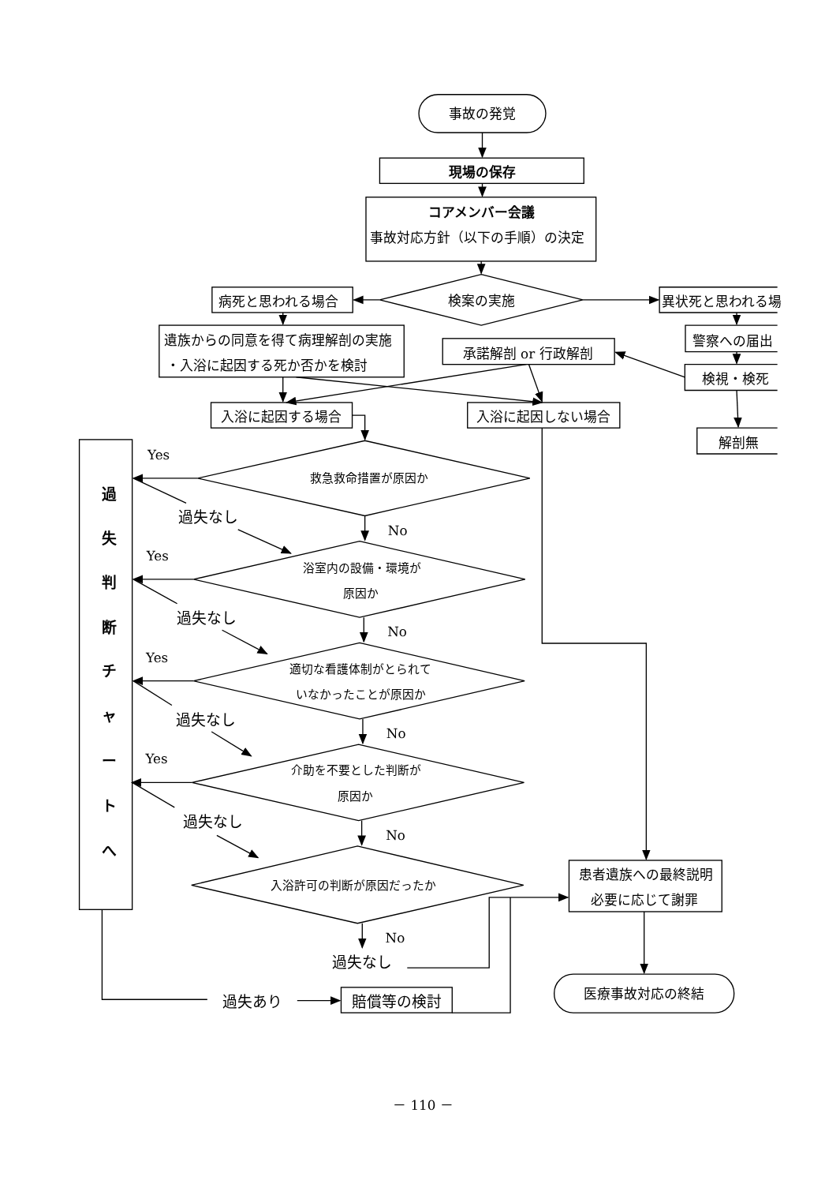事故の発覚
現場の保存
コアメンバー会議
事故対応方針（以下の手順）の決定
病死と思われる場合
検案の実施
異状死と思われる場
遺族からの同意を得て病理解剖の実施
・入浴に起因する死か否かを検討
警察への届出
承諾解剖 or 行政解剖
検視・検死
入浴に起因する場合
入浴に起因しない場合
解剖無
Yes
過
救急救命措置が原因か
過失なし
失
No
Yes
浴室内の設備・環境が
原因か
判
断
過失なし
No
Yes
適切な看護体制がとられて
いなかったことが原因か
チ
ャ
過失なし
No
Yes
介助を不要とした判断が
原因か
ー
ト
過失なし
へ
No
患者遺族への最終説明
入浴許可の判断が原因だったか
必要に応じて謝罪
No
過失なし
医療事故対応の終結
過失あり
賠償等の検討
－ 110 －